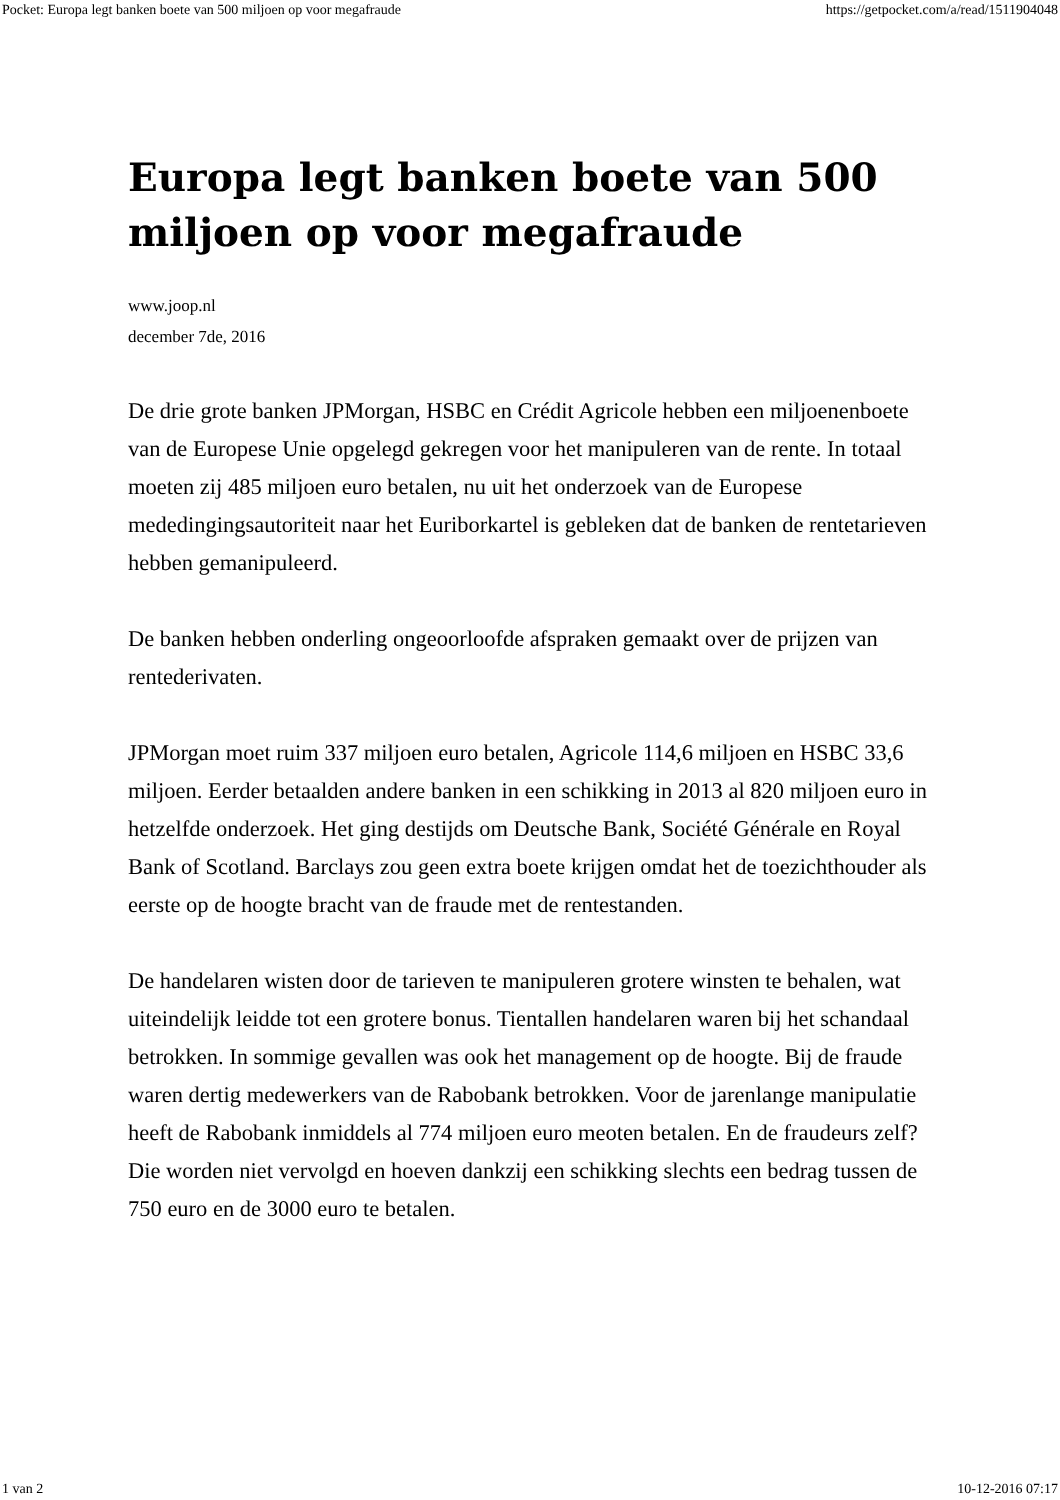Pocket: Europa legt banken boete van 500 miljoen op voor megafraude https://getpocket.com/a/read/1511904048
Europa legt banken boete van 500 miljoen op voor megafraude
www.joop.nl
december 7de, 2016
De drie grote banken JPMorgan, HSBC en Crédit Agricole hebben een miljoenenboete van de Europese Unie opgelegd gekregen voor het manipuleren van de rente. In totaal moeten zij 485 miljoen euro betalen, nu uit het onderzoek van de Europese mededingingsautoriteit naar het Euriborkartel is gebleken dat de banken de rentetarieven hebben gemanipuleerd.
De banken hebben onderling ongeoorloofde afspraken gemaakt over de prijzen van rentederivaten.
JPMorgan moet ruim 337 miljoen euro betalen, Agricole 114,6 miljoen en HSBC 33,6 miljoen. Eerder betaalden andere banken in een schikking in 2013 al 820 miljoen euro in hetzelfde onderzoek. Het ging destijds om Deutsche Bank, Société Générale en Royal Bank of Scotland. Barclays zou geen extra boete krijgen omdat het de toezichthouder als eerste op de hoogte bracht van de fraude met de rentestanden.
De handelaren wisten door de tarieven te manipuleren grotere winsten te behalen, wat uiteindelijk leidde tot een grotere bonus. Tientallen handelaren waren bij het schandaal betrokken. In sommige gevallen was ook het management op de hoogte. Bij de fraude waren dertig medewerkers van de Rabobank betrokken. Voor de jarenlange manipulatie heeft de Rabobank inmiddels al 774 miljoen euro meoten betalen. En de fraudeurs zelf? Die worden niet vervolgd en hoeven dankzij een schikking slechts een bedrag tussen de 750 euro en de 3000 euro te betalen.
1 van 2 10-12-2016 07:17